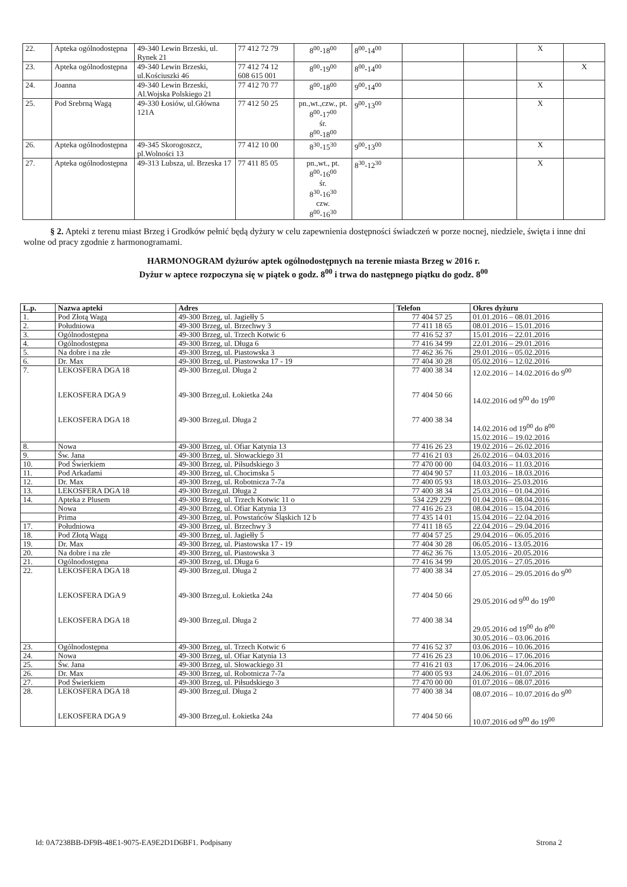| 22. | Apteka ogólnodostępna | 49-340 Lewin Brzeski, ul. Rynek 21 | 77 412 72 79 | 8<sup>00</sup>-18<sup>00</sup> | 8<sup>00</sup>-14<sup>00</sup> | | | X | |
| 23. | Apteka ogólnodostępna | 49-340 Lewin Brzeski, ul.Kościuszki 46 | 77 412 74 12 608 615 001 | 8<sup>00</sup>-19<sup>00</sup> | 8<sup>00</sup>-14<sup>00</sup> | | | | X |
| 24. | Joanna | 49-340 Lewin Brzeski, Al.Wojska Polskiego 21 | 77 412 70 77 | 8<sup>00</sup>-18<sup>00</sup> | 9<sup>00</sup>-14<sup>00</sup> | | | X | |
| 25. | Pod Srebrną Wagą | 49-330 Łosiów, ul.Główna 121A | 77 412 50 25 | pn.,wt.,czw., pt. 8<sup>00</sup>-17<sup>00</sup> śr. 8<sup>00</sup>-18<sup>00</sup> | 9<sup>00</sup>-13<sup>00</sup> | | | X | |
| 26. | Apteka ogólnodostępna | 49-345 Skorogoszcz, pl.Wolności 13 | 77 412 10 00 | 8<sup>30</sup>-15<sup>30</sup> | 9<sup>00</sup>-13<sup>00</sup> | | | X | |
| 27. | Apteka ogólnodostępna | 49-313 Lubsza, ul. Brzeska 17 | 77 411 85 05 | pn.,wt., pt. 8<sup>00</sup>-16<sup>00</sup> śr. 8<sup>30</sup>-16<sup>30</sup> czw. 8<sup>00</sup>-16<sup>30</sup> | 8<sup>30</sup>-12<sup>30</sup> | | | X | |
§ 2. Apteki z terenu miast Brzeg i Grodków pełnić będą dyżury w celu zapewnienia dostępności świadczeń w porze nocnej, niedziele, święta i inne dni wolne od pracy zgodnie z harmonogramami.
HARMONOGRAM dyżurów aptek ogólnodostępnych na terenie miasta Brzeg w 2016 r.
Dyżur w aptece rozpoczyna się w piątek o godz. 8<sup>00</sup> i trwa do następnego piątku do godz. 8<sup>00</sup>
| L.p. | Nazwa apteki | Adres | Telefon | Okres dyżuru |
| --- | --- | --- | --- | --- |
| 1. | Pod Złotą Wagą | 49-300 Brzeg, ul. Jagiełły 5 | 77 404 57 25 | 01.01.2016 – 08.01.2016 |
| 2. | Południowa | 49-300 Brzeg, ul. Brzechwy 3 | 77 411 18 65 | 08.01.2016 – 15.01.2016 |
| 3. | Ogólnodostępna | 49-300 Brzeg, ul. Trzech Kotwic 6 | 77 416 52 37 | 15.01.2016 – 22.01.2016 |
| 4. | Ogólnodostępna | 49-300 Brzeg, ul. Długa 6 | 77 416 34 99 | 22.01.2016 – 29.01.2016 |
| 5. | Na dobre i na złe | 49-300 Brzeg, ul. Piastowska 3 | 77 462 36 76 | 29.01.2016 – 05.02.2016 |
| 6. | Dr. Max | 49-300 Brzeg, ul. Piastowska 17 - 19 | 77 404 30 28 | 05.02.2016 – 12.02.2016 |
| 7. | LEKOSFERA DGA 18 LEKOSFERA DGA 9 LEKOSFERA DGA 18 | 49-300 Brzeg,ul. Długa 2 49-300 Brzeg,ul. Łokietka 24a 49-300 Brzeg,ul. Długa 2 | 77 400 38 34 77 404 50 66 77 400 38 34 | 12.02.2016 – 14.02.2016 do 9<sup>00</sup> 14.02.2016 od 9<sup>00</sup> do 19<sup>00</sup> 14.02.2016 od 19<sup>00</sup> do 8<sup>00</sup> 15.02.2016 – 19.02.2016 |
| 8. | Nowa | 49-300 Brzeg, ul. Ofiar Katynia 13 | 77 416 26 23 | 19.02.2016 – 26.02.2016 |
| 9. | Św. Jana | 49-300 Brzeg, ul. Słowackiego 31 | 77 416 21 03 | 26.02.2016 – 04.03.2016 |
| 10. | Pod Świerkiem | 49-300 Brzeg, ul. Piłsudskiego 3 | 77 470 00 00 | 04.03.2016 – 11.03.2016 |
| 11. | Pod Arkadami | 49-300 Brzeg, ul. Chocimska 5 | 77 404 90 57 | 11.03.2016 – 18.03.2016 |
| 12. | Dr. Max | 49-300 Brzeg, ul. Robotnicza 7-7a | 77 400 05 93 | 18.03.2016– 25.03.2016 |
| 13. | LEKOSFERA DGA 18 | 49-300 Brzeg,ul. Długa 2 | 77 400 38 34 | 25.03.2016 – 01.04.2016 |
| 14. | Apteka z Plusem | 49-300 Brzeg, ul. Trzech Kotwic 11 o | 534 229 229 | 01.04.2016 – 08.04.2016 |
| | Nowa | 49-300 Brzeg, ul. Ofiar Katynia 13 | 77 416 26 23 | 08.04.2016 – 15.04.2016 |
| | Prima | 49-300 Brzeg, ul. Powstańców Śląskich 12 b | 77 435 14 01 | 15.04.2016 – 22.04.2016 |
| 17. | Południowa | 49-300 Brzeg, ul. Brzechwy 3 | 77 411 18 65 | 22.04.2016 – 29.04.2016 |
| 18. | Pod Złotą Wagą | 49-300 Brzeg, ul. Jagiełły 5 | 77 404 57 25 | 29.04.2016 – 06.05.2016 |
| 19. | Dr. Max | 49-300 Brzeg, ul. Piastowska 17 - 19 | 77 404 30 28 | 06.05.2016 - 13.05.2016 |
| 20. | Na dobre i na złe | 49-300 Brzeg, ul. Piastowska 3 | 77 462 36 76 | 13.05.2016 - 20.05.2016 |
| 21. | Ogólnodostępna | 49-300 Brzeg, ul. Długa 6 | 77 416 34 99 | 20.05.2016 – 27.05.2016 |
| 22. | LEKOSFERA DGA 18 LEKOSFERA DGA 9 LEKOSFERA DGA 18 | 49-300 Brzeg,ul. Długa 2 49-300 Brzeg,ul. Łokietka 24a 49-300 Brzeg,ul. Długa 2 | 77 400 38 34 77 404 50 66 77 400 38 34 | 27.05.2016 – 29.05.2016 do 9<sup>00</sup> 29.05.2016 od 9<sup>00</sup> do 19<sup>00</sup> 29.05.2016 od 19<sup>00</sup> do 8<sup>00</sup> 30.05.2016 – 03.06.2016 |
| 23. | Ogólnodostępna | 49-300 Brzeg, ul. Trzech Kotwic 6 | 77 416 52 37 | 03.06.2016 – 10.06.2016 |
| 24. | Nowa | 49-300 Brzeg, ul. Ofiar Katynia 13 | 77 416 26 23 | 10.06.2016 – 17.06.2016 |
| 25. | Św. Jana | 49-300 Brzeg, ul. Słowackiego 31 | 77 416 21 03 | 17.06.2016 – 24.06.2016 |
| 26. | Dr. Max | 49-300 Brzeg, ul. Robotnicza 7-7a | 77 400 05 93 | 24.06.2016 – 01.07.2016 |
| 27. | Pod Świerkiem | 49-300 Brzeg, ul. Piłsudskiego 3 | 77 470 00 00 | 01.07.2016 – 08.07.2016 |
| 28. | LEKOSFERA DGA 18 LEKOSFERA DGA 9 | 49-300 Brzeg,ul. Długa 2 49-300 Brzeg,ul. Łokietka 24a | 77 400 38 34 77 404 50 66 | 08.07.2016 – 10.07.2016 do 9<sup>00</sup> 10.07.2016 od 9<sup>00</sup> do 19<sup>00</sup> |
Id: 0A7238BB-DF9B-48E1-9075-EA9E2D1D6BF1. Podpisany Strona 2